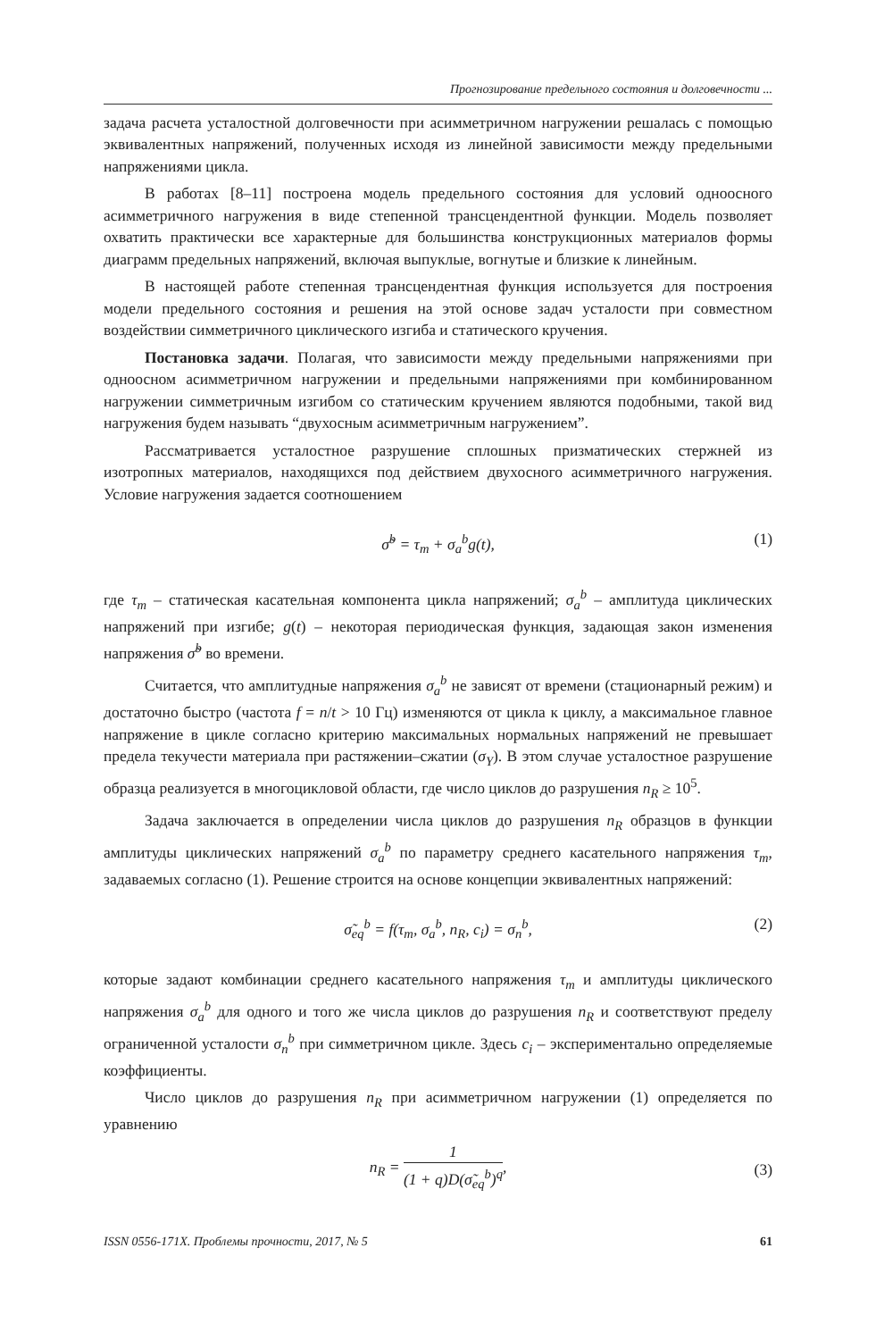Прогнозирование предельного состояния и долговечности ...
задача расчета усталостной долговечности при асимметричном нагружении решалась с помощью эквивалентных напряжений, полученных исходя из линейной зависимости между предельными напряжениями цикла.
В работах [8–11] построена модель предельного состояния для условий одноосного асимметричного нагружения в виде степенной трансцендентной функции. Модель позволяет охватить практически все характерные для большинства конструкционных материалов формы диаграмм предельных напряжений, включая выпуклые, вогнутые и близкие к линейным.
В настоящей работе степенная трансцендентная функция используется для построения модели предельного состояния и решения на этой основе задач усталости при совместном воздействии симметричного циклического изгиба и статического кручения.
Постановка задачи. Полагая, что зависимости между предельными напряжениями при одноосном асимметричном нагружении и предельными напряжениями при комбинированном нагружении симметричным изгибом со статическим кручением являются подобными, такой вид нагружения будем называть “двухосным асимметричным нагружением”.
Рассматривается усталостное разрушение сплошных призматических стержней из изотропных материалов, находящихся под действием двухосного асимметричного нагружения. Условие нагружения задается соотношением
σ̃<sup>b</sup> = τ<sub>m</sub> + σ<sub>a</sub><sup>b</sup>g(t), (1)
где τ<sub>m</sub> – статическая касательная компонента цикла напряжений; σ<sub>a</sub><sup>b</sup> – амплитуда циклических напряжений при изгибе; g(t) – некоторая периодическая функция, задающая закон изменения напряжения σ̃<sup>b</sup> во времени.
Считается, что амплитудные напряжения σ<sub>a</sub><sup>b</sup> не зависят от времени (стационарный режим) и достаточно быстро (частота f = n/t > 10 Гц) изменяются от цикла к циклу, а максимальное главное напряжение в цикле согласно критерию максимальных нормальных напряжений не превышает предела текучести материала при растяжении–сжатии (σ<sub>Y</sub>). В этом случае усталостное разрушение образца реализуется в многоцикловой области, где число циклов до разрушения n<sub>R</sub> ≥ 10<sup>5</sup>.
Задача заключается в определении числа циклов до разрушения n<sub>R</sub> образцов в функции амплитуды циклических напряжений σ<sub>a</sub><sup>b</sup> по параметру среднего касательного напряжения τ<sub>m</sub>, задаваемых согласно (1). Решение строится на основе концепции эквивалентных напряжений:
σ̃<sub>eq</sub><sup>b</sup> = f(τ<sub>m</sub>, σ<sub>a</sub><sup>b</sup>, n<sub>R</sub>, c<sub>i</sub>) = σ<sub>n</sub><sup>b</sup>, (2)
которые задают комбинации среднего касательного напряжения τ<sub>m</sub> и амплитуды циклического напряжения σ<sub>a</sub><sup>b</sup> для одного и того же числа циклов до разрушения n<sub>R</sub> и соответствуют пределу ограниченной усталости σ<sub>n</sub><sup>b</sup> при симметричном цикле. Здесь c<sub>i</sub> – экспериментально определяемые коэффициенты.
Число циклов до разрушения n<sub>R</sub> при асимметричном нагружении (1) определяется по уравнению
n<sub>R</sub> = 1 (1 + q)D(σ̃<sub>eq</sub><sup>b</sup>)<sup>q</sup>,
(3)
ISSN 0556-171X. Проблемы прочности, 2017, № 5 61